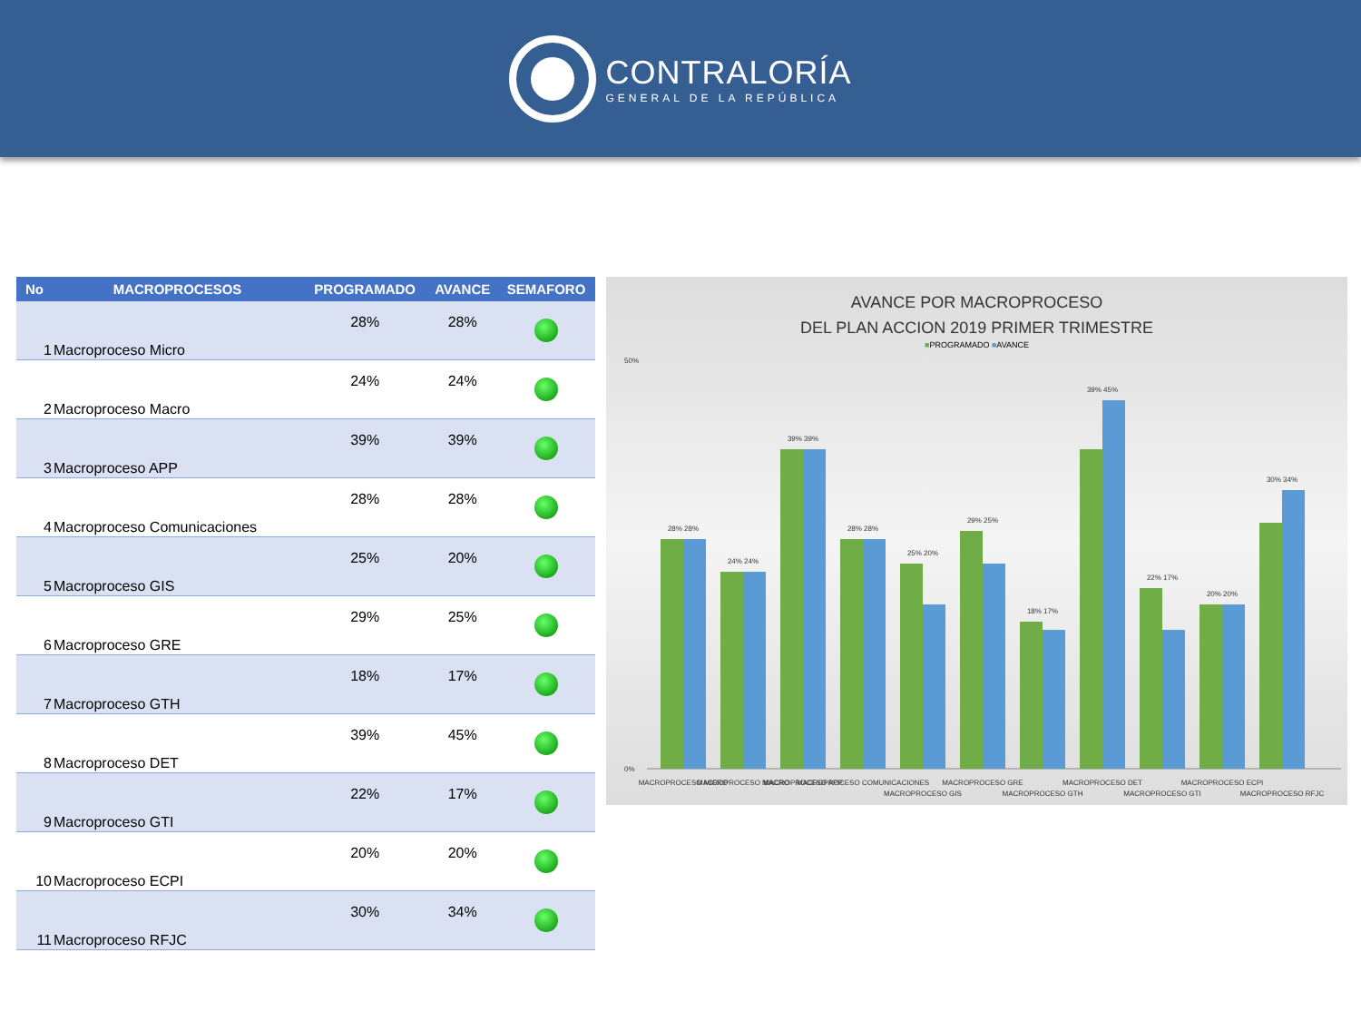CONTRALORÍA
GENERAL DE LA REPÚBLICA
| No | MACROPROCESOS | PROGRAMADO | AVANCE | SEMAFORO |
| --- | --- | --- | --- | --- |
| 1 | Macroproceso Micro | 28% | 28% | |
| 2 | Macroproceso Macro | 24% | 24% | |
| 3 | Macroproceso APP | 39% | 39% | |
| 4 | Macroproceso Comunicaciones | 28% | 28% | |
| 5 | Macroproceso GIS | 25% | 20% | |
| 6 | Macroproceso GRE | 29% | 25% | |
| 7 | Macroproceso GTH | 18% | 17% | |
| 8 | Macroproceso DET | 39% | 45% | |
| 9 | Macroproceso GTI | 22% | 17% | |
| 10 | Macroproceso ECPI | 20% | 20% | |
| 11 | Macroproceso RFJC | 30% | 34% | |
AVANCE POR MACROPROCESO
DEL PLAN ACCION 2019 PRIMER TRIMESTRE
■PROGRAMADO ■AVANCE
50%
0%
28% 28%
24% 24%
39% 39%
28% 28%
25% 20%
29% 25%
18% 17%
39% 45%
22% 17%
20% 20%
30% 34%
MACROPROCESO MICRO
MACROPROCESO MACRO
MACROPROCESO APP
MACROPROCESO COMUNICACIONES
MACROPROCESO GIS
MACROPROCESO GRE
MACROPROCESO GTH
MACROPROCESO DET
MACROPROCESO GTI
MACROPROCESO ECPI
MACROPROCESO RFJC